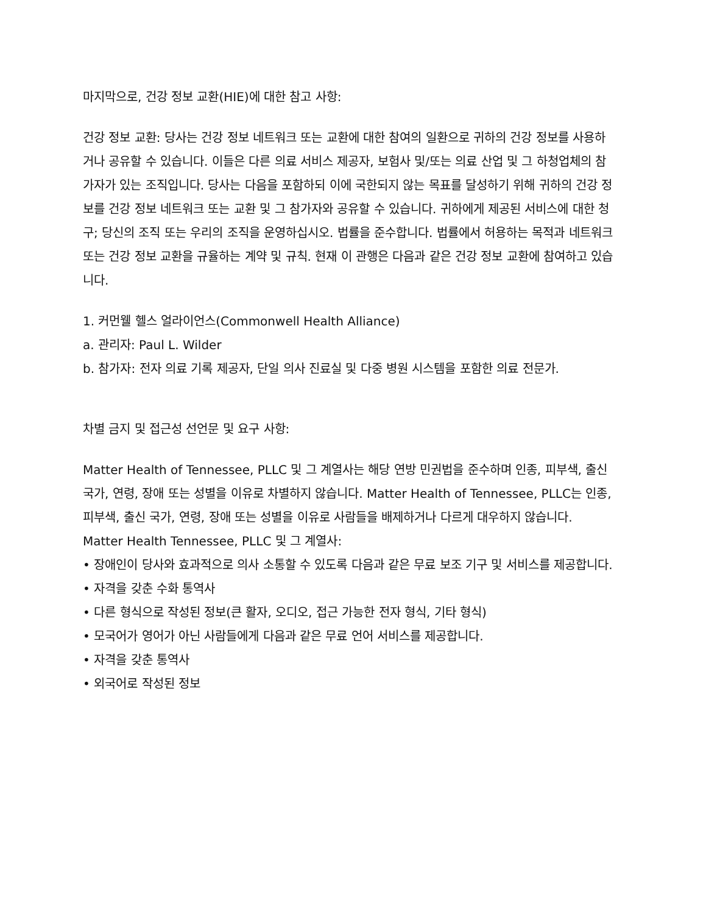마지막으로, 건강 정보 교환(HIE)에 대한 참고 사항:
건강 정보 교환: 당사는 건강 정보 네트워크 또는 교환에 대한 참여의 일환으로 귀하의 건강 정보를 사용하거나 공유할 수 있습니다. 이들은 다른 의료 서비스 제공자, 보험사 및/또는 의료 산업 및 그 하청업체의 참가자가 있는 조직입니다. 당사는 다음을 포함하되 이에 국한되지 않는 목표를 달성하기 위해 귀하의 건강 정보를 건강 정보 네트워크 또는 교환 및 그 참가자와 공유할 수 있습니다. 귀하에게 제공된 서비스에 대한 청구; 당신의 조직 또는 우리의 조직을 운영하십시오. 법률을 준수합니다. 법률에서 허용하는 목적과 네트워크 또는 건강 정보 교환을 규율하는 계약 및 규칙. 현재 이 관행은 다음과 같은 건강 정보 교환에 참여하고 있습니다.
1. 커먼웰 헬스 얼라이언스(Commonwell Health Alliance)
a. 관리자: Paul L. Wilder
b. 참가자: 전자 의료 기록 제공자, 단일 의사 진료실 및 다중 병원 시스템을 포함한 의료 전문가.
차별 금지 및 접근성 선언문 및 요구 사항:
Matter Health of Tennessee, PLLC 및 그 계열사는 해당 연방 민권법을 준수하며 인종, 피부색, 출신 국가, 연령, 장애 또는 성별을 이유로 차별하지 않습니다. Matter Health of Tennessee, PLLC는 인종, 피부색, 출신 국가, 연령, 장애 또는 성별을 이유로 사람들을 배제하거나 다르게 대우하지 않습니다.
Matter Health Tennessee, PLLC 및 그 계열사:
• 장애인이 당사와 효과적으로 의사 소통할 수 있도록 다음과 같은 무료 보조 기구 및 서비스를 제공합니다.
• 자격을 갖춘 수화 통역사
• 다른 형식으로 작성된 정보(큰 활자, 오디오, 접근 가능한 전자 형식, 기타 형식)
• 모국어가 영어가 아닌 사람들에게 다음과 같은 무료 언어 서비스를 제공합니다.
• 자격을 갖춘 통역사
• 외국어로 작성된 정보